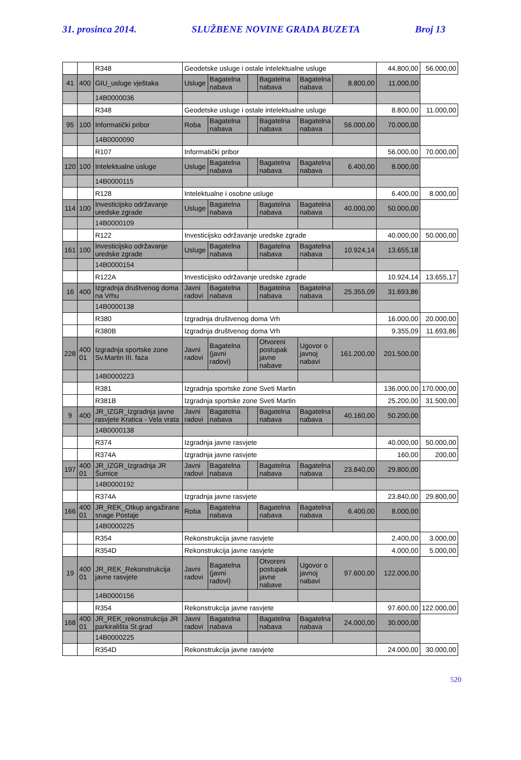31. prosinca 2014. SLUŽBENE NOVINE GRADA BUZETA Broj 13
| | | R348 | Geodetske usluge i ostale intelektualne usluge | | | | | | 44.800,00 | 56.000,00 |
| 41 | 400 | GIU_usluge vještaka | Usluge | Bagatelna nabava | | Bagatelna nabava | Bagatelna nabava | 8.800,00 | 11.000,00 | |
| | | 14B0000036 | | | | | | | | |
| | | R348 | Geodetske usluge i ostale intelektualne usluge | | | | | | 8.800,00 | 11.000,00 |
| 95 | 100 | Informatički pribor | Roba | Bagatelna nabava | | Bagatelna nabava | Bagatelna nabava | 56.000,00 | 70.000,00 | |
| | | 14B0000090 | | | | | | | | |
| | | R107 | Informatički pribor | | | | | | 56.000,00 | 70.000,00 |
| 120 | 100 | Intelektualne usluge | Usluge | Bagatelna nabava | | Bagatelna nabava | Bagatelna nabava | 6.400,00 | 8.000,00 | |
| | | 14B0000115 | | | | | | | | |
| | | R128 | Intelektualne i osobne usluge | | | | | | 6.400,00 | 8.000,00 |
| 114 | 100 | Investicijsko održavanje uredske zgrade | Usluge | Bagatelna nabava | | Bagatelna nabava | Bagatelna nabava | 40.000,00 | 50.000,00 | |
| | | 14B0000109 | | | | | | | | |
| | | R122 | Investicijsko održavanje uredske zgrade | | | | | | 40.000,00 | 50.000,00 |
| 161 | 100 | Investicijsko održavanje uredske zgrade | Usluge | Bagatelna nabava | | Bagatelna nabava | Bagatelna nabava | 10.924,14 | 13.655,18 | |
| | | 14B0000154 | | | | | | | | |
| | | R122A | Investicijsko održavanje uredske zgrade | | | | | | 10.924,14 | 13.655,17 |
| 16 | 400 | Izgradnja društvenog doma na Vrhu | Javni radovi | Bagatelna nabava | | Bagatelna nabava | Bagatelna nabava | 25.355,09 | 31.693,86 | |
| | | 14B0000138 | | | | | | | | |
| | | R380 | Izgradnja društvenog doma Vrh | | | | | | 16.000,00 | 20.000,00 |
| | | R380B | Izgradnja društvenog doma Vrh | | | | | | 9.355,09 | 11.693,86 |
| 228 | 400 01 | Izgradnja sportske zone Sv.Martin III. faza | Javni radovi | Bagatelna (javni radovi) | | Otvoreni postupak javne nabave | Ugovor o javnoj nabavi | 161.200,00 | 201.500,00 | |
| | | 14B0000223 | | | | | | | | |
| | | R381 | Izgradnja sportske zone Sveti Martin | | | | | | 136.000,00 | 170.000,00 |
| | | R381B | Izgradnja sportske zone Sveti Martin | | | | | | 25.200,00 | 31.500,00 |
| 9 | 400 | JR_IZGR_Izgradnja javne rasvjete Kratica - Vela vrata | Javni radovi | Bagatelna nabava | | Bagatelna nabava | Bagatelna nabava | 40.160,00 | 50.200,00 | |
| | | 14B0000138 | | | | | | | | |
| | | R374 | Izgradnja javne rasvjete | | | | | | 40.000,00 | 50.000,00 |
| | | R374A | Izgradnja javne rasvjete | | | | | | 160,00 | 200,00 |
| 197 | 400 01 | JR_IZGR_Izgradnja JR Šumice | Javni radovi | Bagatelna nabava | | Bagatelna nabava | Bagatelna nabava | 23.840,00 | 29.800,00 | |
| | | 14B0000192 | | | | | | | | |
| | | R374A | Izgradnja javne rasvjete | | | | | | 23.840,00 | 29.800,00 |
| 166 | 400 01 | JR_REK_Otkup angažirane snage Postaje | Roba | Bagatelna nabava | | Bagatelna nabava | Bagatelna nabava | 6.400,00 | 8.000,00 | |
| | | 14B0000225 | | | | | | | | |
| | | R354 | Rekonstrukcija javne rasvjete | | | | | | 2.400,00 | 3.000,00 |
| | | R354D | Rekonstrukcija javne rasvjete | | | | | | 4.000,00 | 5.000,00 |
| 19 | 400 01 | JR_REK_Rekonstrukcija javne rasvjete | Javni radovi | Bagatelna (javni radovi) | | Otvoreni postupak javne nabave | Ugovor o javnoj nabavi | 97.600,00 | 122.000,00 | |
| | | 14B0000156 | | | | | | | | |
| | | R354 | Rekonstrukcija javne rasvjete | | | | | | 97.600,00 | 122.000,00 |
| 168 | 400 01 | JR_REK_rekonstrukcija JR parkirališta St.grad | Javni radovi | Bagatelna nabava | | Bagatelna nabava | Bagatelna nabava | 24.000,00 | 30.000,00 | |
| | | 14B0000225 | | | | | | | | |
| | | R354D | Rekonstrukcija javne rasvjete | | | | | | 24.000,00 | 30.000,00 |
520